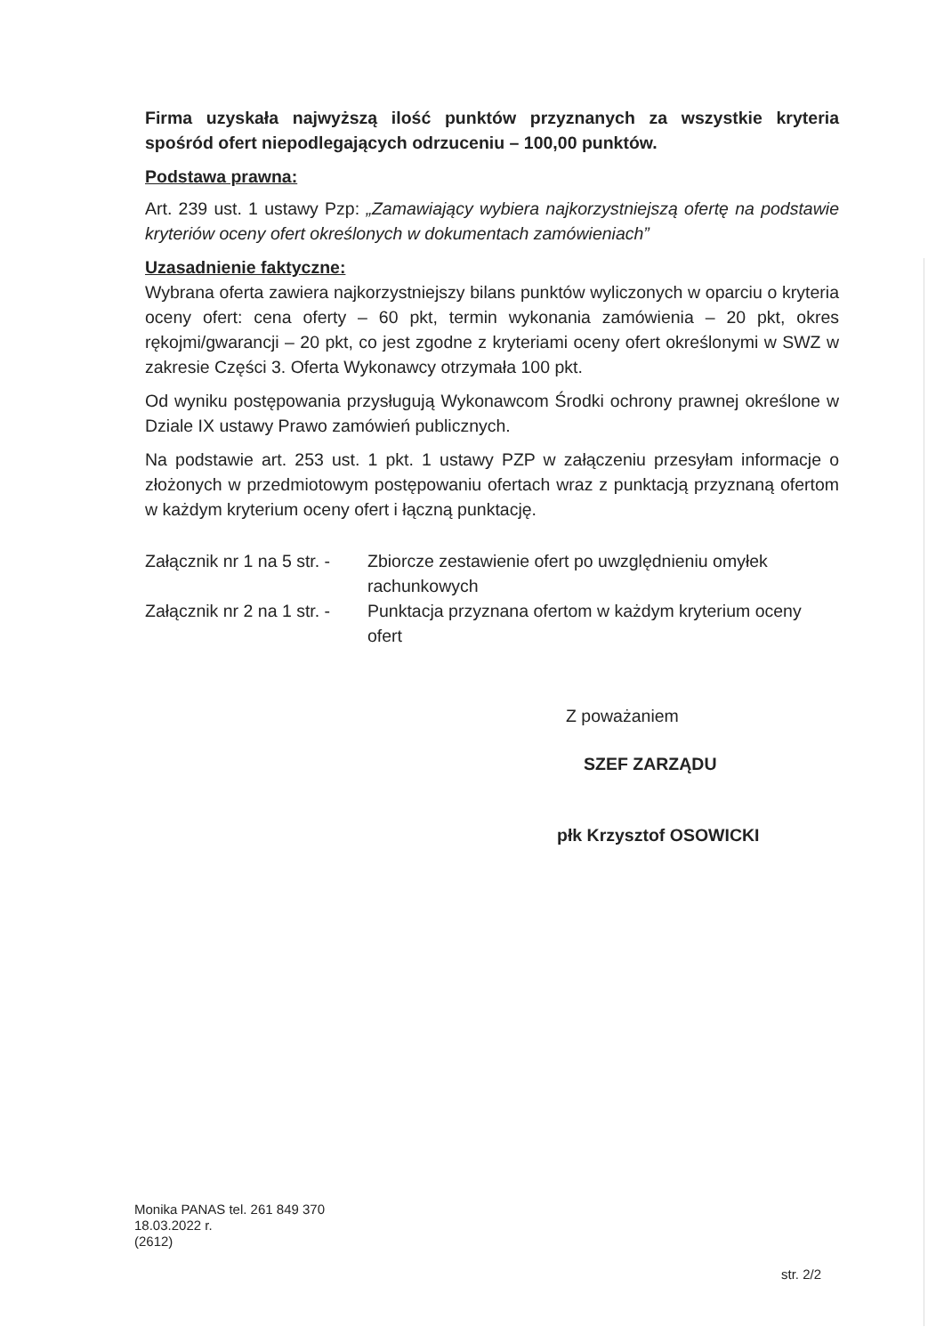Firma uzyskała najwyższą ilość punktów przyznanych za wszystkie kryteria spośród ofert niepodlegających odrzuceniu – 100,00 punktów.
Podstawa prawna:
Art. 239 ust. 1 ustawy Pzp: „Zamawiający wybiera najkorzystniejszą ofertę na podstawie kryteriów oceny ofert określonych w dokumentach zamówieniach”
Uzasadnienie faktyczne:
Wybrana oferta zawiera najkorzystniejszy bilans punktów wyliczonych w oparciu o kryteria oceny ofert: cena oferty – 60 pkt, termin wykonania zamówienia – 20 pkt, okres rękojmi/gwarancji – 20 pkt, co jest zgodne z kryteriami oceny ofert określonymi w SWZ w zakresie Części 3. Oferta Wykonawcy otrzymała 100 pkt.
Od wyniku postępowania przysługują Wykonawcom Środki ochrony prawnej określone w Dziale IX ustawy Prawo zamówień publicznych.
Na podstawie art. 253 ust. 1 pkt. 1 ustawy PZP w załączeniu przesyłam informacje o złożonych w przedmiotowym postępowaniu ofertach wraz z punktacją przyznaną ofertom w każdym kryterium oceny ofert i łączną punktację.
Załącznik nr 1 na 5 str. -
Zbiorcze zestawienie ofert po uwzględnieniu omyłek rachunkowych
Załącznik nr 2 na 1 str. -
Punktacja przyznana ofertom w każdym kryterium oceny ofert
Z poważaniem
SZEF ZARZĄDU
płk Krzysztof OSOWICKI
Monika PANAS tel. 261 849 370
18.03.2022 r.
(2612)
str. 2/2